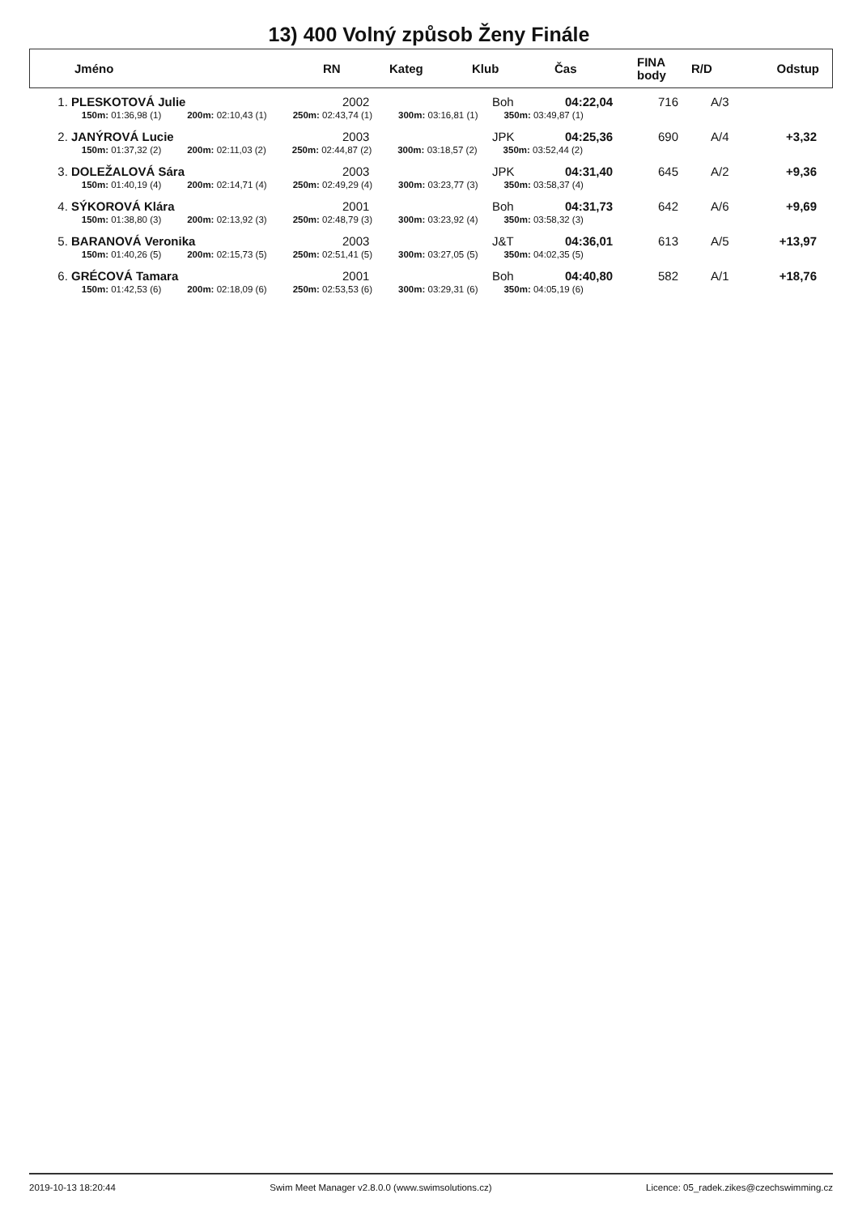13) 400 Volný způsob Ženy Finále
| | Jméno | RN | Kateg | Klub | Čas | FINA body | R/D | Odstup |
| --- | --- | --- | --- | --- | --- | --- | --- | --- |
| 1. | PLESKOTOVÁ Julie | 2002 | Boh | 04:22,04 | 716 | A/3 | |
| | 150m: 01:36,98 (1) 200m: 02:10,43 (1) 250m: 02:43,74 (1) 300m: 03:16,81 (1) 350m: 03:49,87 (1) | | | | | | |
| 2. | JANÝROVÁ Lucie | 2003 | JPK | 04:25,36 | 690 | A/4 | +3,32 |
| | 150m: 01:37,32 (2) 200m: 02:11,03 (2) 250m: 02:44,87 (2) 300m: 03:18,57 (2) 350m: 03:52,44 (2) | | | | | | |
| 3. | DOLEŽALOVÁ Sára | 2003 | JPK | 04:31,40 | 645 | A/2 | +9,36 |
| | 150m: 01:40,19 (4) 200m: 02:14,71 (4) 250m: 02:49,29 (4) 300m: 03:23,77 (3) 350m: 03:58,37 (4) | | | | | | |
| 4. | SÝKOROVÁ Klára | 2001 | Boh | 04:31,73 | 642 | A/6 | +9,69 |
| | 150m: 01:38,80 (3) 200m: 02:13,92 (3) 250m: 02:48,79 (3) 300m: 03:23,92 (4) 350m: 03:58,32 (3) | | | | | | |
| 5. | BARANOVÁ Veronika | 2003 | J&T | 04:36,01 | 613 | A/5 | +13,97 |
| | 150m: 01:40,26 (5) 200m: 02:15,73 (5) 250m: 02:51,41 (5) 300m: 03:27,05 (5) 350m: 04:02,35 (5) | | | | | | |
| 6. | GRÉCOVÁ Tamara | 2001 | Boh | 04:40,80 | 582 | A/1 | +18,76 |
| | 150m: 01:42,53 (6) 200m: 02:18,09 (6) 250m: 02:53,53 (6) 300m: 03:29,31 (6) 350m: 04:05,19 (6) | | | | | | |
2019-10-13 18:20:44 Swim Meet Manager v2.8.0.0 (www.swimsolutions.cz) Licence: 05_radek.zikes@czechswimming.cz